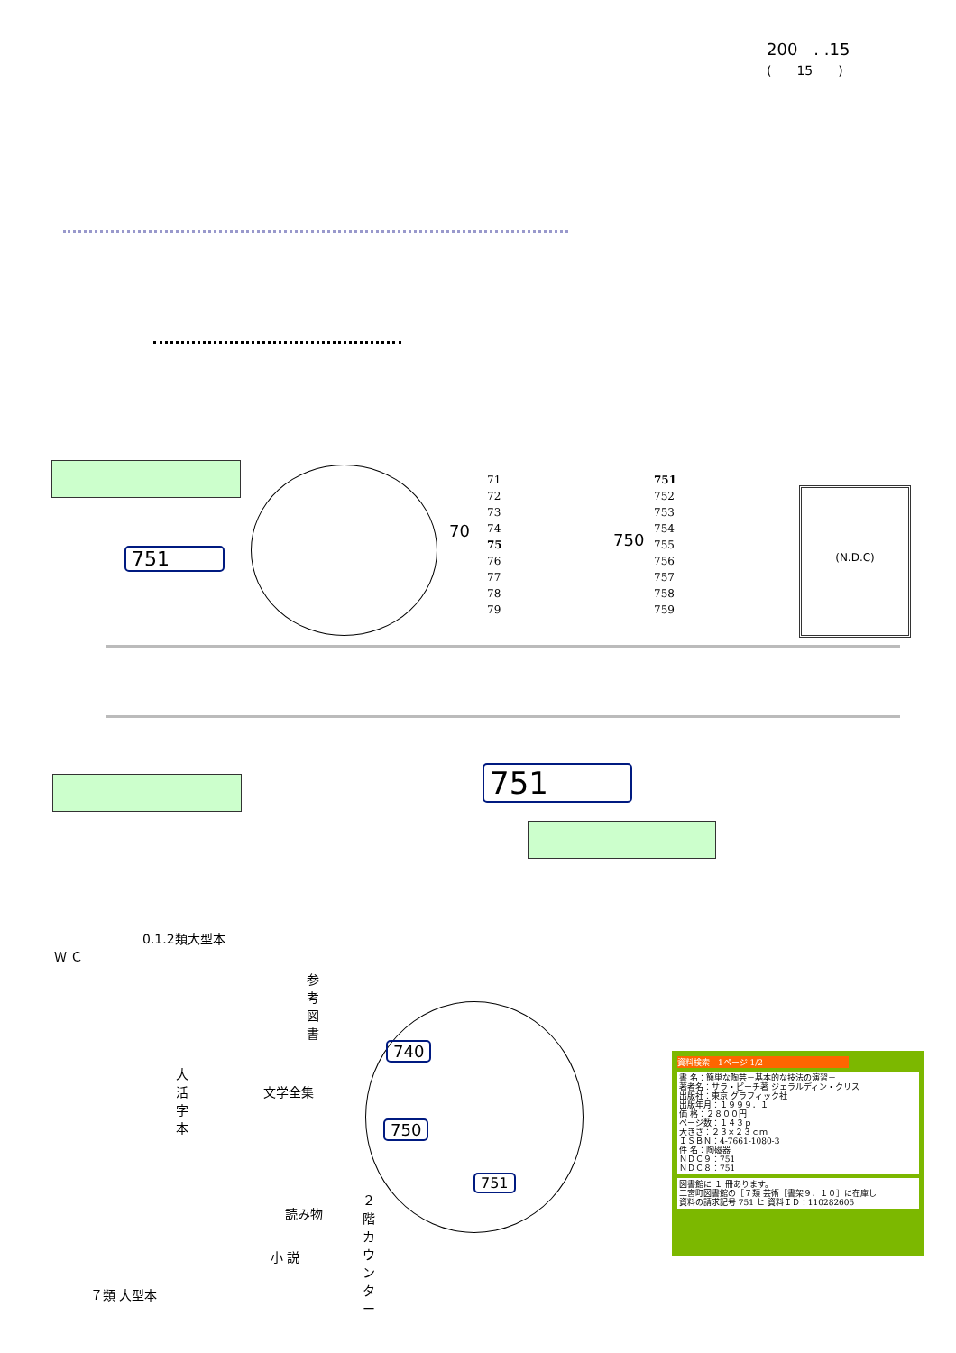200　. .15
(　　15　　)
751
71
72
73
74
75
76
77
78
79
70 750
751
752
753
754
755
756
757
758
759
(N.D.C)
751
Ｗ Ｃ
0.1.2類大型本
参考図書
大活字本
文学全集
読み物
小 説
７類 大型本
２階カウンター
740
750
751
資料検索　1ページ 1/2
書 名：簡単な陶芸－基本的な技法の演習－
著者名：サラ・ピーチ著 ジェラルディン・クリス
出版社：東京 グラフィック社
出版年月：１９９９．１
価 格：２８００円
ページ数：１４３ｐ
大きさ：２３×２３ｃｍ
ＩＳＢＮ：4-7661-1080-3
件 名：陶磁器
ＮＤＣ９：751
ＮＤＣ８：751
図書館に １ 冊あります。
二宮町図書館の［７類 芸術［書架９．１０］に在庫し
資料の請求記号 751 ヒ 資料ＩＤ：110282605